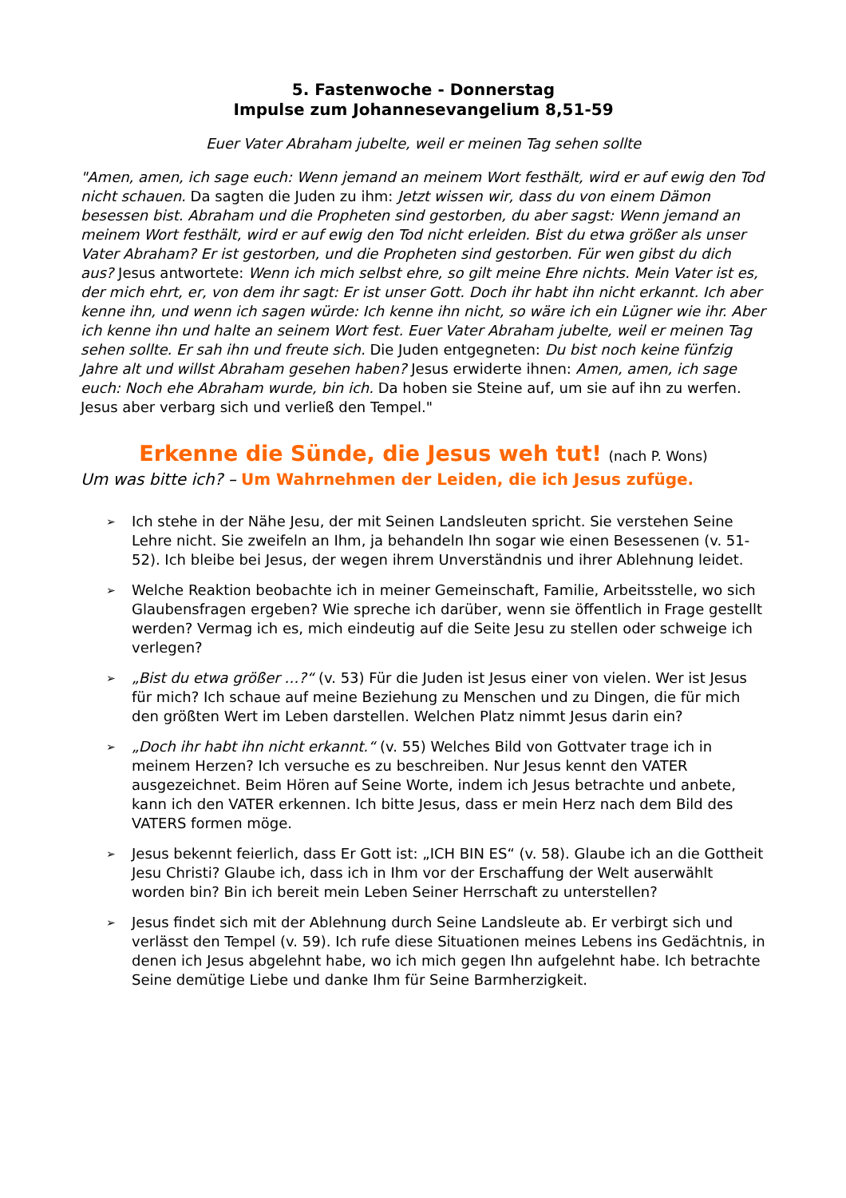5. Fastenwoche - Donnerstag
Impulse zum Johannesevangelium 8,51-59
Euer Vater Abraham jubelte, weil er meinen Tag sehen sollte
"Amen, amen, ich sage euch: Wenn jemand an meinem Wort festhält, wird er auf ewig den Tod nicht schauen. Da sagten die Juden zu ihm: Jetzt wissen wir, dass du von einem Dämon besessen bist. Abraham und die Propheten sind gestorben, du aber sagst: Wenn jemand an meinem Wort festhält, wird er auf ewig den Tod nicht erleiden. Bist du etwa größer als unser Vater Abraham? Er ist gestorben, und die Propheten sind gestorben. Für wen gibst du dich aus? Jesus antwortete: Wenn ich mich selbst ehre, so gilt meine Ehre nichts. Mein Vater ist es, der mich ehrt, er, von dem ihr sagt: Er ist unser Gott. Doch ihr habt ihn nicht erkannt. Ich aber kenne ihn, und wenn ich sagen würde: Ich kenne ihn nicht, so wäre ich ein Lügner wie ihr. Aber ich kenne ihn und halte an seinem Wort fest. Euer Vater Abraham jubelte, weil er meinen Tag sehen sollte. Er sah ihn und freute sich. Die Juden entgegneten: Du bist noch keine fünfzig Jahre alt und willst Abraham gesehen haben? Jesus erwiderte ihnen: Amen, amen, ich sage euch: Noch ehe Abraham wurde, bin ich. Da hoben sie Steine auf, um sie auf ihn zu werfen. Jesus aber verbarg sich und verließ den Tempel."
Erkenne die Sünde, die Jesus weh tut! (nach P. Wons)
Um was bitte ich? – Um Wahrnehmen der Leiden, die ich Jesus zufüge.
➢ Ich stehe in der Nähe Jesu, der mit Seinen Landsleuten spricht. Sie verstehen Seine Lehre nicht. Sie zweifeln an Ihm, ja behandeln Ihn sogar wie einen Besessenen (v. 51-52). Ich bleibe bei Jesus, der wegen ihrem Unverständnis und ihrer Ablehnung leidet.
➢ Welche Reaktion beobachte ich in meiner Gemeinschaft, Familie, Arbeitsstelle, wo sich Glaubensfragen ergeben? Wie spreche ich darüber, wenn sie öffentlich in Frage gestellt werden? Vermag ich es, mich eindeutig auf die Seite Jesu zu stellen oder schweige ich verlegen?
➢ „Bist du etwa größer …?“ (v. 53) Für die Juden ist Jesus einer von vielen. Wer ist Jesus für mich? Ich schaue auf meine Beziehung zu Menschen und zu Dingen, die für mich den größten Wert im Leben darstellen. Welchen Platz nimmt Jesus darin ein?
➢ „Doch ihr habt ihn nicht erkannt.“ (v. 55) Welches Bild von Gottvater trage ich in meinem Herzen? Ich versuche es zu beschreiben. Nur Jesus kennt den VATER ausgezeichnet. Beim Hören auf Seine Worte, indem ich Jesus betrachte und anbete, kann ich den VATER erkennen. Ich bitte Jesus, dass er mein Herz nach dem Bild des VATERS formen möge.
➢ Jesus bekennt feierlich, dass Er Gott ist: „ICH BIN ES“ (v. 58). Glaube ich an die Gottheit Jesu Christi? Glaube ich, dass ich in Ihm vor der Erschaffung der Welt auserwählt worden bin? Bin ich bereit mein Leben Seiner Herrschaft zu unterstellen?
➢ Jesus findet sich mit der Ablehnung durch Seine Landsleute ab. Er verbirgt sich und verlässt den Tempel (v. 59). Ich rufe diese Situationen meines Lebens ins Gedächtnis, in denen ich Jesus abgelehnt habe, wo ich mich gegen Ihn aufgelehnt habe. Ich betrachte Seine demütige Liebe und danke Ihm für Seine Barmherzigkeit.